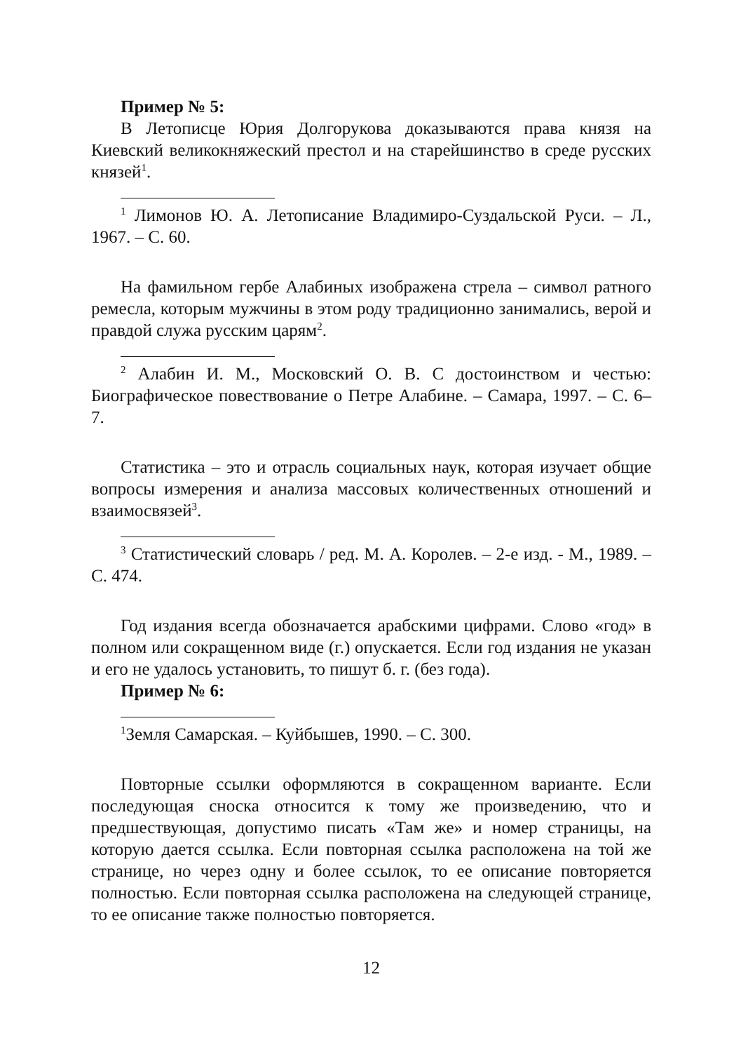Пример № 5:
В Летописце Юрия Долгорукова доказываются права князя на Киевский великокняжеский престол и на старейшинство в среде русских князей<sup>1</sup>.
<sup>1</sup> Лимонов Ю. А. Летописание Владимиро-Суздальской Руси. – Л., 1967. – С. 60.
На фамильном гербе Алабиных изображена стрела – символ ратного ремесла, которым мужчины в этом роду традиционно занимались, верой и правдой служа русским царям<sup>2</sup>.
<sup>2</sup> Алабин И. М., Московский О. В. С достоинством и честью: Биографическое повествование о Петре Алабине. – Самара, 1997. – С. 6–7.
Статистика – это и отрасль социальных наук, которая изучает общие вопросы измерения и анализа массовых количественных отношений и взаимосвязей<sup>3</sup>.
<sup>3</sup> Статистический словарь / ред. М. А. Королев. – 2-е изд. - М., 1989. – С. 474.
Год издания всегда обозначается арабскими цифрами. Слово «год» в полном или сокращенном виде (г.) опускается. Если год издания не указан и его не удалось установить, то пишут б. г. (без года).
Пример № 6:
<sup>1</sup> Земля Самарская. – Куйбышев, 1990. – С. 300.
Повторные ссылки оформляются в сокращенном варианте. Если последующая сноска относится к тому же произведению, что и предшествующая, допустимо писать «Там же» и номер страницы, на которую дается ссылка. Если повторная ссылка расположена на той же странице, но через одну и более ссылок, то ее описание повторяется полностью. Если повторная ссылка расположена на следующей странице, то ее описание также полностью повторяется.
12